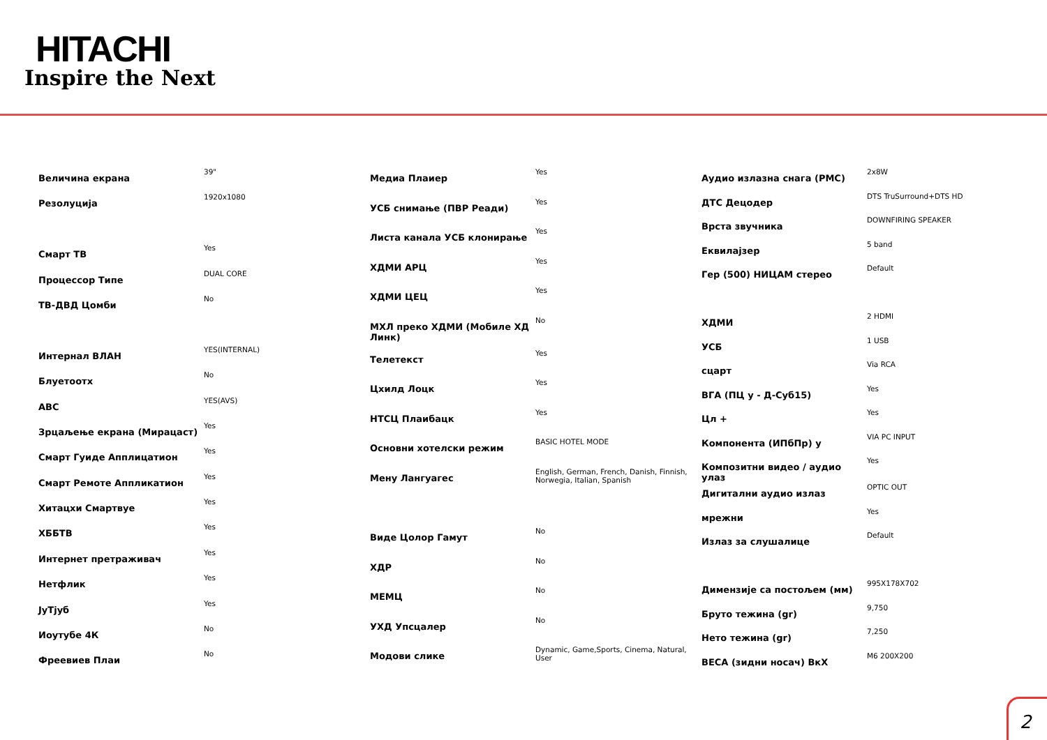HITACHI
Inspire the Next
| Величина екрана | 39" |
| Резолуција | 1920x1080 |
| Смарт ТВ | Yes |
| Процессор Типе | DUAL CORE |
| ТВ-ДВД Цомби | No |
| Интернал ВЛАН | YES(INTERNAL) |
| Блуетоотх | No |
| АВС | YES(AVS) |
| Зрцаљење екрана (Мирацаст) | Yes |
| Смарт Гуиде Апплицатион | Yes |
| Смарт Ремоте Аппликатион | Yes |
| Хитацхи Смартвуе | Yes |
| ХББТВ | Yes |
| Интернет претраживач | Yes |
| Нетфлик | Yes |
| ЈуТјуб | Yes |
| Иоутубе 4К | No |
| Фреевиев Плаи | No |
| Медиа Плаиер | Yes |
| УСБ снимање (ПВР Реади) | Yes |
| Листа канала УСБ клонирање | Yes |
| ХДМИ АРЦ | Yes |
| ХДМИ ЦЕЦ | Yes |
| МХЛ преко ХДМИ (Мобиле ХД Линк) | No |
| Телетекст | Yes |
| Цхилд Лоцк | Yes |
| НТСЦ Плаибацк | Yes |
| Основни хотелски режим | BASIC HOTEL MODE |
| Мену Лангуагес | English, German, French, Danish, Finnish, Norwegia, Italian, Spanish |
| Виде Цолор Гамут | No |
| ХДР | No |
| МЕМЦ | No |
| УХД Упсцалер | No |
| Модови слике | Dynamic, Game,Sports, Cinema, Natural, User |
| Аудио излазна снага (РМС) | 2x8W |
| ДТС Децодер | DTS TruSurround+DTS HD |
| Врста звучника | DOWNFIRING SPEAKER |
| Еквилајзер | 5 band |
| Гер (500) НИЦАМ стерео | Default |
| ХДМИ | 2 HDMI |
| УСБ | 1 USB |
| сцарт | Via RCA |
| ВГА (ПЦ у - Д-Суб15) | Yes |
| Цл + | Yes |
| Компонента (ИПбПр) у | VIA PC INPUT |
| Композитни видео / аудио улаз | Yes |
| Дигитални аудио излаз | OPTIC OUT |
| мрежни | Yes |
| Излаз за слушалице | Default |
| Димензије са постољем (мм) | 995X178X702 |
| Бруто тежина (gr) | 9,750 |
| Нето тежина (gr) | 7,250 |
| ВЕСА (зидни носач) ВкХ | M6 200X200 |
2